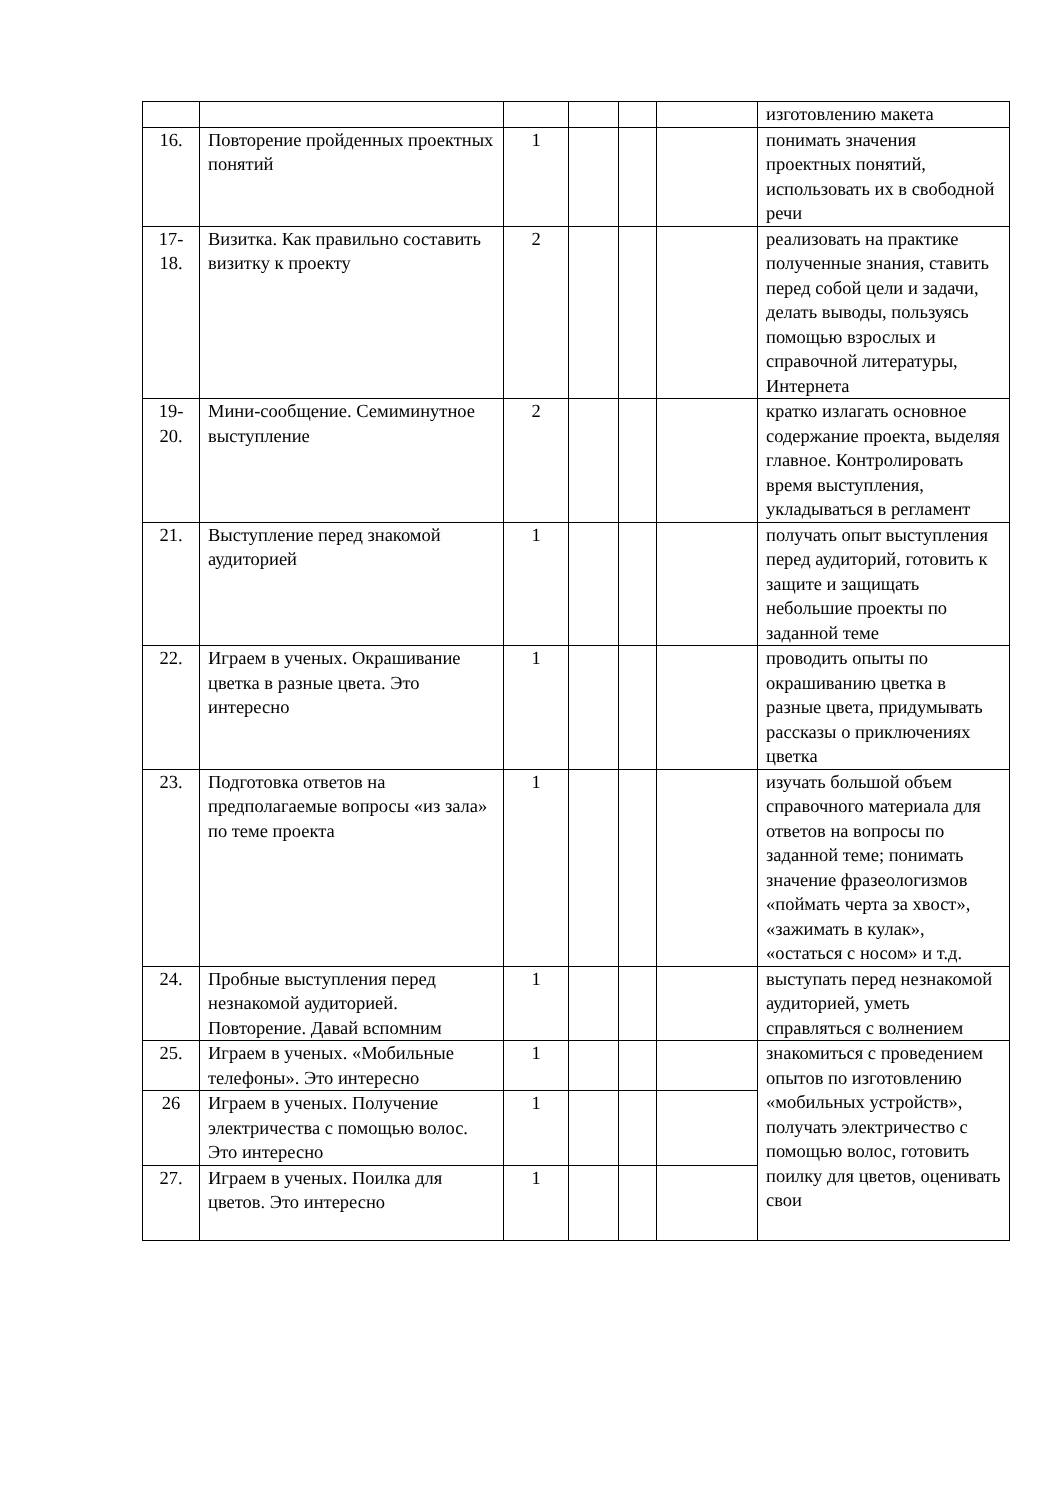| | | | | | | изготовлению макета |
| 16. | Повторение пройденных проектных понятий | 1 | | | | понимать значения проектных понятий, использовать их в свободной речи |
| 17- 18. | Визитка. Как правильно составить визитку к проекту | 2 | | | | реализовать на практике полученные знания, ставить перед собой цели и задачи, делать выводы, пользуясь помощью взрослых и справочной литературы, Интернета |
| 19- 20. | Мини-сообщение. Семиминутное выступление | 2 | | | | кратко излагать основное содержание проекта, выделяя главное. Контролировать время выступления, укладываться в регламент |
| 21. | Выступление перед знакомой аудиторией | 1 | | | | получать опыт выступления перед аудиторий, готовить к защите и защищать небольшие проекты по заданной теме |
| 22. | Играем в ученых. Окрашивание цветка в разные цвета. Это интересно | 1 | | | | проводить опыты по окрашиванию цветка в разные цвета, придумывать рассказы о приключениях цветка |
| 23. | Подготовка ответов на предполагаемые вопросы «из зала» по теме проекта | 1 | | | | изучать большой объем справочного материала для ответов на вопросы по заданной теме; понимать значение фразеологизмов «поймать черта за хвост», «зажимать в кулак», «остаться с носом» и т.д. |
| 24. | Пробные выступления перед незнакомой аудиторией. Повторение. Давай вспомним | 1 | | | | выступать перед незнакомой аудиторией, уметь справляться с волнением |
| 25. | Играем в ученых. «Мобильные телефоны». Это интересно | 1 | | | | знакомиться с проведением опытов по изготовлению «мобильных устройств», получать электричество с помощью волос, готовить поилку для цветов, оценивать свои |
| 26 | Играем в ученых. Получение электричества с помощью волос. Это интересно | 1 | | | | |
| 27. | Играем в ученых. Поилка для цветов. Это интересно | 1 | | | | |